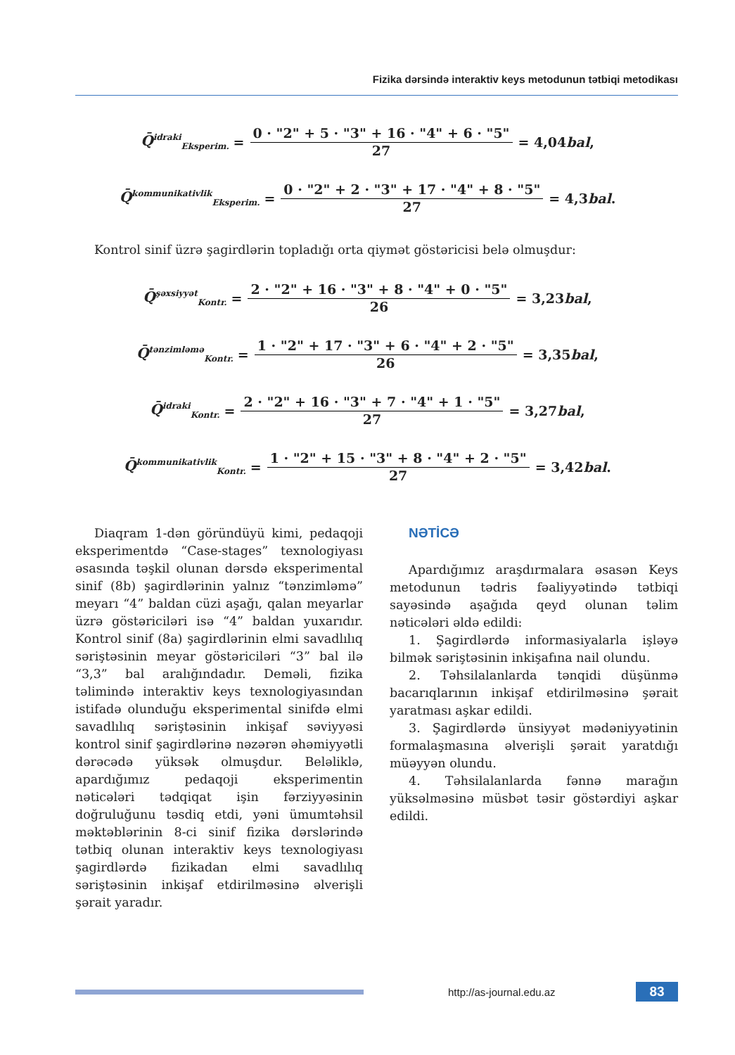Fizika dərsində interaktiv keys metodunun tətbiqi metodikası
Q̄<sup>idraki</sup><sub>Eksperim.</sub> = 0 · "2" + 5 · "3" + 16 · "4" + 6 · "5" 27 = 4,04 bal,
Q̄<sup>kommunikativlik</sup><sub>Eksperim.</sub> = 0 · "2" + 2 · "3" + 17 · "4" + 8 · "5" 27 = 4,3 bal.
Kontrol sinif üzrə şagirdlərin topladığı orta qiymət göstəricisi belə olmuşdur:
Q̄<sup>şəxsiyyət</sup><sub>Kontr.</sub> = 2 · "2" + 16 · "3" + 8 · "4" + 0 · "5" 26 = 3,23 bal,
Q̄<sup>tənzimləmə</sup><sub>Kontr.</sub> = 1 · "2" + 17 · "3" + 6 · "4" + 2 · "5" 26 = 3,35 bal,
Q̄<sup>idraki</sup><sub>Kontr.</sub> = 2 · "2" + 16 · "3" + 7 · "4" + 1 · "5" 27 = 3,27 bal,
Q̄<sup>kommunikativlik</sup><sub>Kontr.</sub> = 1 · "2" + 15 · "3" + 8 · "4" + 2 · "5" 27 = 3,42 bal.
Diaqram 1-dən göründüyü kimi, pedaqoji eksperimentdə “Case-stages” texnologiyası əsasında təşkil olunan dərsdə eksperimental sinif (8b) şagirdlərinin yalnız “tənzimləmə” meyarı “4” baldan cüzi aşağı, qalan meyarlar üzrə göstəriciləri isə “4” baldan yuxarıdır. Kontrol sinif (8a) şagirdlərinin elmi savadlılıq səriştəsinin meyar göstəriciləri “3” bal ilə “3,3” bal aralığındadır. Deməli, fizika təlimində interaktiv keys texnologiyasından istifadə olunduğu eksperimental sinifdə elmi savadlılıq səriştəsinin inkişaf səviyyəsi kontrol sinif şagirdlərinə nəzərən əhəmiyyətli dərəcədə yüksək olmuşdur. Beləliklə, apardığımız pedaqoji eksperimentin nəticələri tədqiqat işin fərziyyəsinin doğruluğunu təsdiq etdi, yəni ümumtəhsil məktəblərinin 8-ci sinif fizika dərslərində tətbiq olunan interaktiv keys texnologiyası şagirdlərdə fizikadan elmi savadlılıq səriştəsinin inkişaf etdirilməsinə əlverişli şərait yaradır.
NƏTİCƏ
Apardığımız araşdırmalara əsasən Keys metodunun tədris fəaliyyətində tətbiqi sayəsində aşağıda qeyd olunan təlim nəticələri əldə edildi:
1. Şagirdlərdə informasiyalarla işləyə bilmək səriştəsinin inkişafına nail olundu.
2. Təhsilalanlarda tənqidi düşünmə bacarıqlarının inkişaf etdirilməsinə şərait yaratması aşkar edildi.
3. Şagirdlərdə ünsiyyət mədəniyyətinin formalaşmasına əlverişli şərait yaratdığı müəyyən olundu.
4. Təhsilalanlarda fənnə marağın yüksəlməsinə müsbət təsir göstərdiyi aşkar edildi.
http://as-journal.edu.az
83